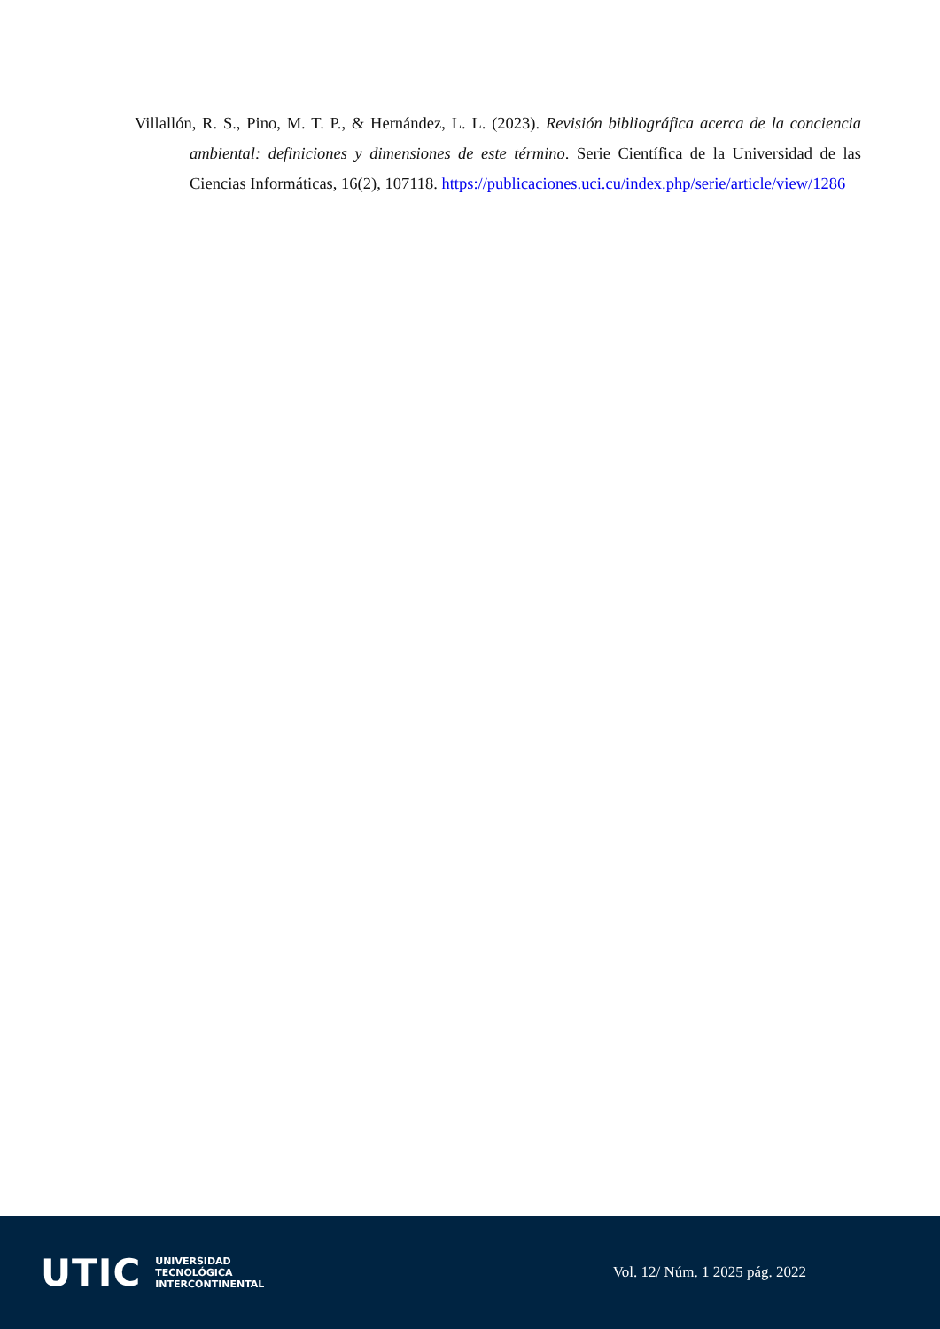Villallón, R. S., Pino, M. T. P., & Hernández, L. L. (2023). Revisión bibliográfica acerca de la conciencia ambiental: definiciones y dimensiones de este término. Serie Científica de la Universidad de las Ciencias Informáticas, 16(2), 107118. https://publicaciones.uci.cu/index.php/serie/article/view/1286
UTIC UNIVERSIDAD
TECNOLÓGICA
INTERCONTINENTAL
Vol. 12/ Núm. 1 2025 pág. 2022